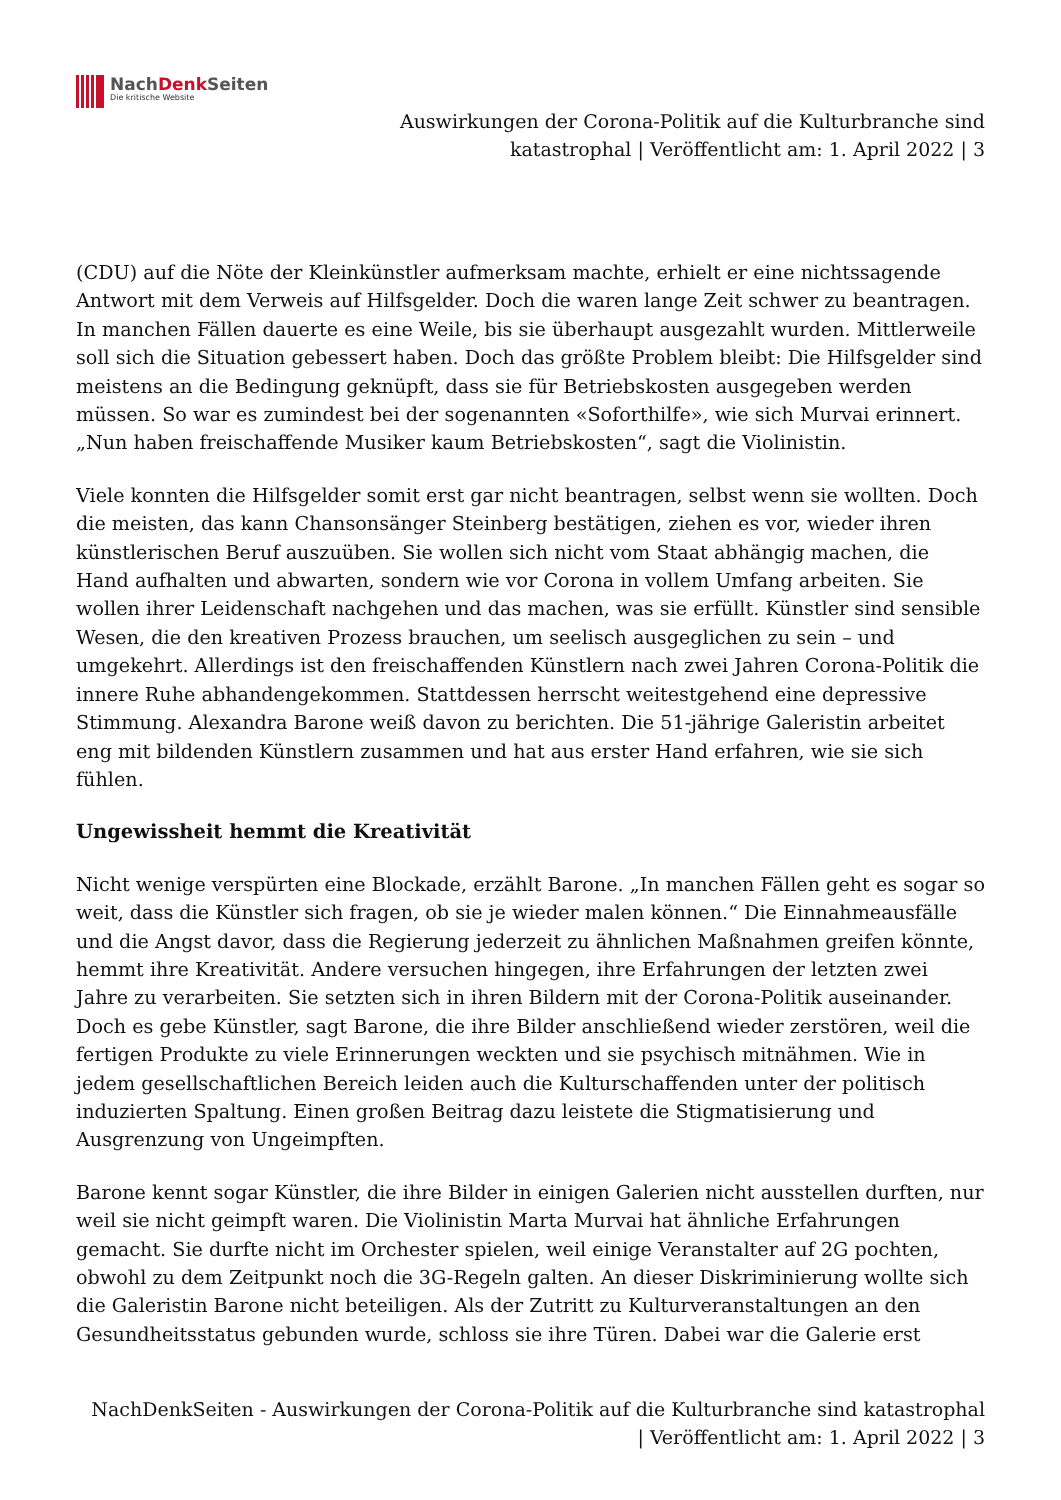NachDenk Seiten
Die kritische Website
Auswirkungen der Corona-Politik auf die Kulturbranche sind
katastrophal | Veröffentlicht am: 1. April 2022 | 3
(CDU) auf die Nöte der Kleinkünstler aufmerksam machte, erhielt er eine nichtssagende Antwort mit dem Verweis auf Hilfsgelder. Doch die waren lange Zeit schwer zu beantragen. In manchen Fällen dauerte es eine Weile, bis sie überhaupt ausgezahlt wurden. Mittlerweile soll sich die Situation gebessert haben. Doch das größte Problem bleibt: Die Hilfsgelder sind meistens an die Bedingung geknüpft, dass sie für Betriebskosten ausgegeben werden müssen. So war es zumindest bei der sogenannten «Soforthilfe», wie sich Murvai erinnert. „Nun haben freischaffende Musiker kaum Betriebskosten“, sagt die Violinistin.
Viele konnten die Hilfsgelder somit erst gar nicht beantragen, selbst wenn sie wollten. Doch die meisten, das kann Chansonsänger Steinberg bestätigen, ziehen es vor, wieder ihren künstlerischen Beruf auszuüben. Sie wollen sich nicht vom Staat abhängig machen, die Hand aufhalten und abwarten, sondern wie vor Corona in vollem Umfang arbeiten. Sie wollen ihrer Leidenschaft nachgehen und das machen, was sie erfüllt. Künstler sind sensible Wesen, die den kreativen Prozess brauchen, um seelisch ausgeglichen zu sein – und umgekehrt. Allerdings ist den freischaffenden Künstlern nach zwei Jahren Corona-Politik die innere Ruhe abhandengekommen. Stattdessen herrscht weitestgehend eine depressive Stimmung. Alexandra Barone weiß davon zu berichten. Die 51-jährige Galeristin arbeitet eng mit bildenden Künstlern zusammen und hat aus erster Hand erfahren, wie sie sich fühlen.
Ungewissheit hemmt die Kreativität
Nicht wenige verspürten eine Blockade, erzählt Barone. „In manchen Fällen geht es sogar so weit, dass die Künstler sich fragen, ob sie je wieder malen können.“ Die Einnahmeausfälle und die Angst davor, dass die Regierung jederzeit zu ähnlichen Maßnahmen greifen könnte, hemmt ihre Kreativität. Andere versuchen hingegen, ihre Erfahrungen der letzten zwei Jahre zu verarbeiten. Sie setzten sich in ihren Bildern mit der Corona-Politik auseinander. Doch es gebe Künstler, sagt Barone, die ihre Bilder anschließend wieder zerstören, weil die fertigen Produkte zu viele Erinnerungen weckten und sie psychisch mitnähmen. Wie in jedem gesellschaftlichen Bereich leiden auch die Kulturschaffenden unter der politisch induzierten Spaltung. Einen großen Beitrag dazu leistete die Stigmatisierung und Ausgrenzung von Ungeimpften.
Barone kennt sogar Künstler, die ihre Bilder in einigen Galerien nicht ausstellen durften, nur weil sie nicht geimpft waren. Die Violinistin Marta Murvai hat ähnliche Erfahrungen gemacht. Sie durfte nicht im Orchester spielen, weil einige Veranstalter auf 2G pochten, obwohl zu dem Zeitpunkt noch die 3G-Regeln galten. An dieser Diskriminierung wollte sich die Galeristin Barone nicht beteiligen. Als der Zutritt zu Kulturveranstaltungen an den Gesundheitsstatus gebunden wurde, schloss sie ihre Türen. Dabei war die Galerie erst
NachDenkSeiten - Auswirkungen der Corona-Politik auf die Kulturbranche sind katastrophal
| Veröffentlicht am: 1. April 2022 | 3